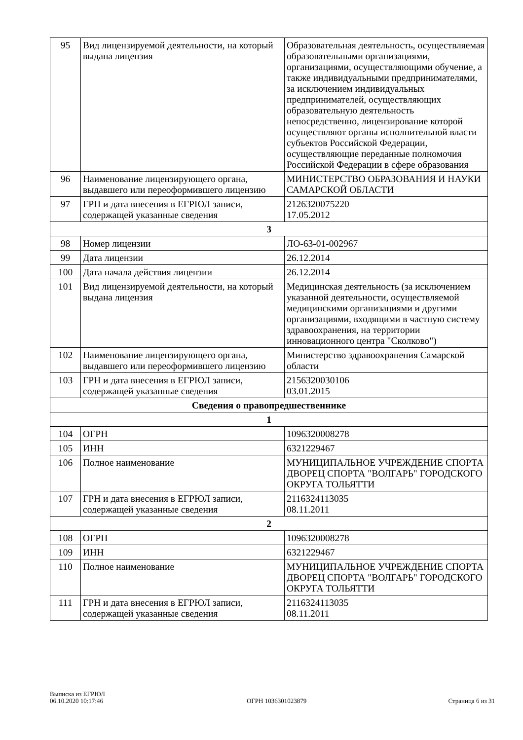| 95 | Вид лицензируемой деятельности, на который выдана лицензия | Образовательная деятельность, осуществляемая образовательными организациями, организациями, осуществляющими обучение, а также индивидуальными предпринимателями, за исключением индивидуальных предпринимателей, осуществляющих образовательную деятельность непосредственно, лицензирование которой осуществляют органы исполнительной власти субъектов Российской Федерации, осуществляющие переданные полномочия Российской Федерации в сфере образования |
| 96 | Наименование лицензирующего органа, выдавшего или переоформившего лицензию | МИНИСТЕРСТВО ОБРАЗОВАНИЯ И НАУКИ САМАРСКОЙ ОБЛАСТИ |
| 97 | ГРН и дата внесения в ЕГРЮЛ записи, содержащей указанные сведения | 2126320075220 17.05.2012 |
| 3 | | |
| 98 | Номер лицензии | ЛО-63-01-002967 |
| 99 | Дата лицензии | 26.12.2014 |
| 100 | Дата начала действия лицензии | 26.12.2014 |
| 101 | Вид лицензируемой деятельности, на который выдана лицензия | Медицинская деятельность (за исключением указанной деятельности, осуществляемой медицинскими организациями и другими организациями, входящими в частную систему здравоохранения, на территории инновационного центра "Сколково") |
| 102 | Наименование лицензирующего органа, выдавшего или переоформившего лицензию | Министерство здравоохранения Самарской области |
| 103 | ГРН и дата внесения в ЕГРЮЛ записи, содержащей указанные сведения | 2156320030106 03.01.2015 |
| Сведения о правопредшественнике | | |
| 1 | | |
| 104 | ОГРН | 1096320008278 |
| 105 | ИНН | 6321229467 |
| 106 | Полное наименование | МУНИЦИПАЛЬНОЕ УЧРЕЖДЕНИЕ СПОРТА ДВОРЕЦ СПОРТА "ВОЛГАРЬ" ГОРОДСКОГО ОКРУГА ТОЛЬЯТТИ |
| 107 | ГРН и дата внесения в ЕГРЮЛ записи, содержащей указанные сведения | 2116324113035 08.11.2011 |
| 2 | | |
| 108 | ОГРН | 1096320008278 |
| 109 | ИНН | 6321229467 |
| 110 | Полное наименование | МУНИЦИПАЛЬНОЕ УЧРЕЖДЕНИЕ СПОРТА ДВОРЕЦ СПОРТА "ВОЛГАРЬ" ГОРОДСКОГО ОКРУГА ТОЛЬЯТТИ |
| 111 | ГРН и дата внесения в ЕГРЮЛ записи, содержащей указанные сведения | 2116324113035 08.11.2011 |
Выписка из ЕГРЮЛ
06.10.2020 10:17:46
ОГРН 1036301023879
Страница 6 из 31